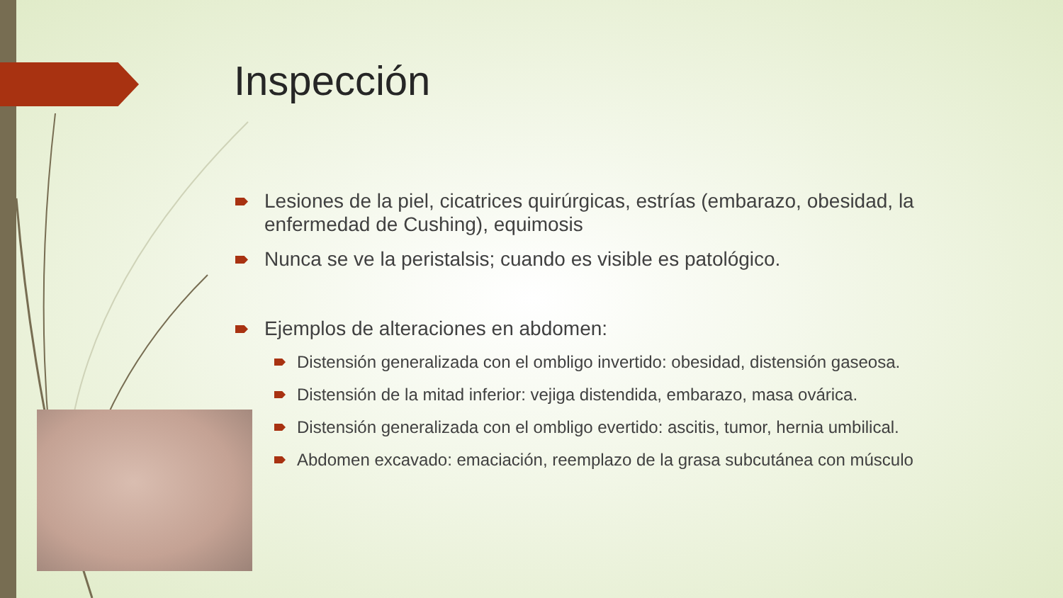Inspección
Lesiones de la piel, cicatrices quirúrgicas, estrías (embarazo, obesidad, la enfermedad de Cushing), equimosis
Nunca se ve la peristalsis; cuando es visible es patológico.
Ejemplos de alteraciones en abdomen:
Distensión generalizada con el ombligo invertido: obesidad, distensión gaseosa.
Distensión de la mitad inferior: vejiga distendida, embarazo, masa ovárica.
Distensión generalizada con el ombligo evertido: ascitis, tumor, hernia umbilical.
Abdomen excavado: emaciación, reemplazo de la grasa subcutánea con músculo